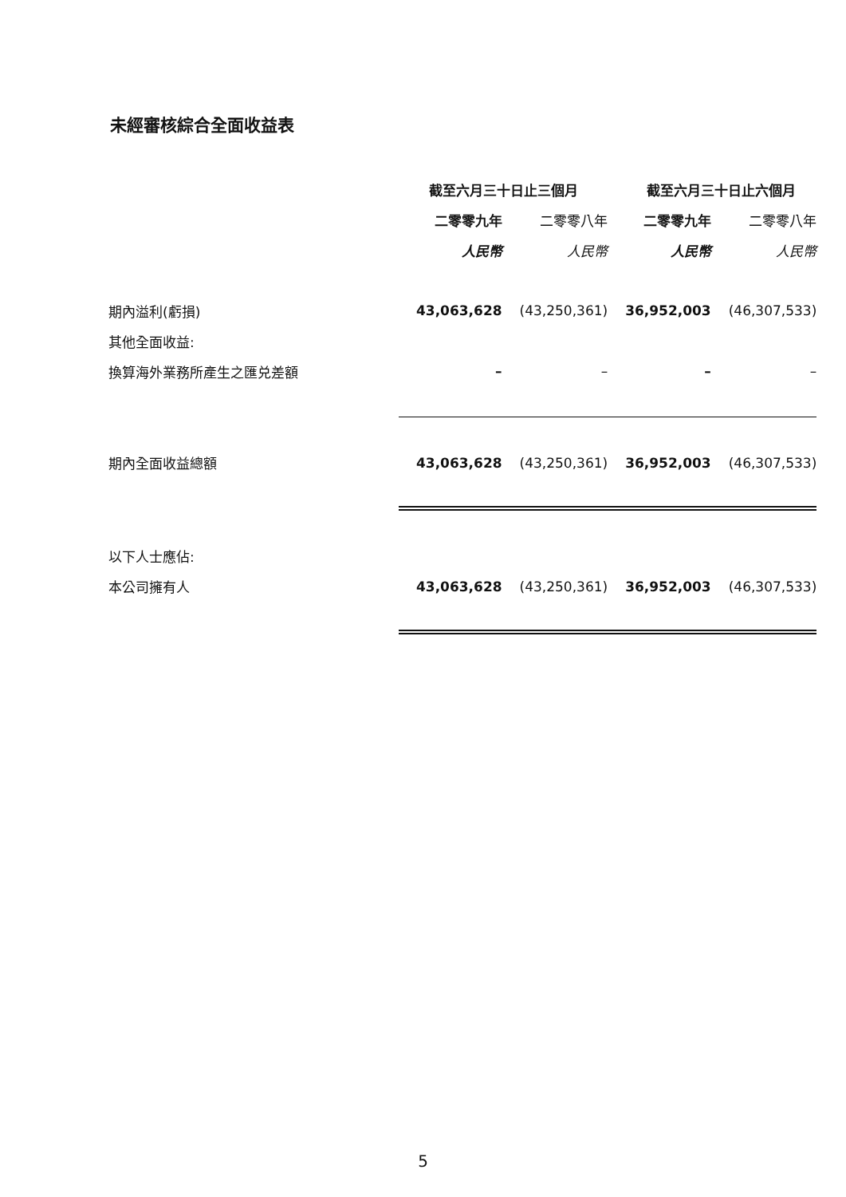未經審核綜合全面收益表
| | 截至六月三十日止三個月 | | 截至六月三十日止六個月 | |
| | 二零零九年 | 二零零八年 | 二零零九年 | 二零零八年 |
| | 人民幣 | 人民幣 | 人民幣 | 人民幣 |
| 期內溢利(虧損) | 43,063,628 | (43,250,361) | 36,952,003 | (46,307,533) |
| 其他全面收益: | | | | |
| 換算海外業務所產生之匯兑差額 | – | – | – | – |
| 期內全面收益總額 | 43,063,628 | (43,250,361) | 36,952,003 | (46,307,533) |
| 以下人士應佔: | | | | |
| 本公司擁有人 | 43,063,628 | (43,250,361) | 36,952,003 | (46,307,533) |
5